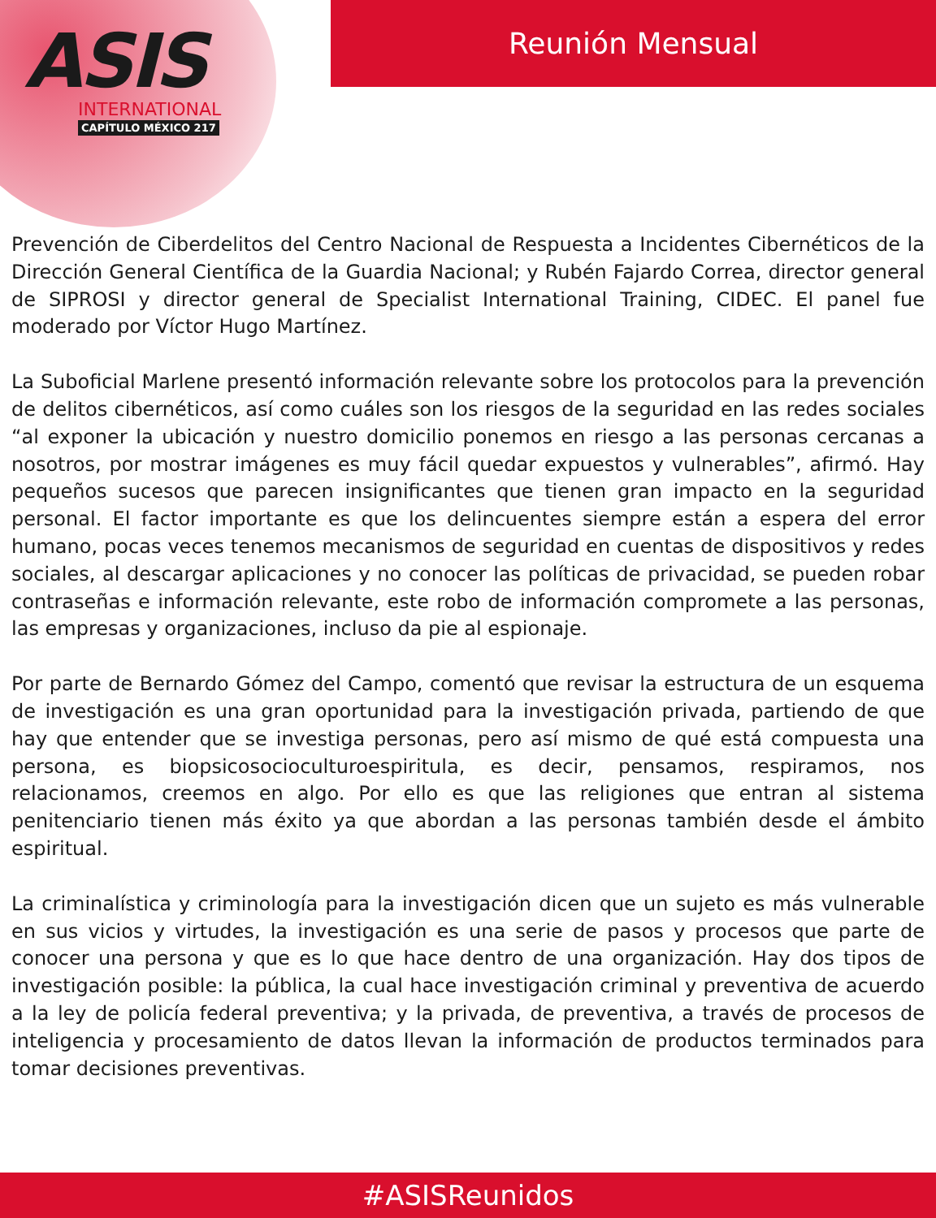ASIS
INTERNATIONAL
CAPÍTULO MÉXICO 217
Reunión Mensual
Prevención de Ciberdelitos del Centro Nacional de Respuesta a Incidentes Cibernéticos de la Dirección General Científica de la Guardia Nacional; y Rubén Fajardo Correa, director general de SIPROSI y director general de Specialist International Training, CIDEC. El panel fue moderado por Víctor Hugo Martínez.
La Suboficial Marlene presentó información relevante sobre los protocolos para la prevención de delitos cibernéticos, así como cuáles son los riesgos de la seguridad en las redes sociales “al exponer la ubicación y nuestro domicilio ponemos en riesgo a las personas cercanas a nosotros, por mostrar imágenes es muy fácil quedar expuestos y vulnerables”, afirmó. Hay pequeños sucesos que parecen insignificantes que tienen gran impacto en la seguridad personal. El factor importante es que los delincuentes siempre están a espera del error humano, pocas veces tenemos mecanismos de seguridad en cuentas de dispositivos y redes sociales, al descargar aplicaciones y no conocer las políticas de privacidad, se pueden robar contraseñas e información relevante, este robo de información compromete a las personas, las empresas y organizaciones, incluso da pie al espionaje.
Por parte de Bernardo Gómez del Campo, comentó que revisar la estructura de un esquema de investigación es una gran oportunidad para la investigación privada, partiendo de que hay que entender que se investiga personas, pero así mismo de qué está compuesta una persona, es biopsicosocioculturoespiritula, es decir, pensamos, respiramos, nos relacionamos, creemos en algo. Por ello es que las religiones que entran al sistema penitenciario tienen más éxito ya que abordan a las personas también desde el ámbito espiritual.
La criminalística y criminología para la investigación dicen que un sujeto es más vulnerable en sus vicios y virtudes, la investigación es una serie de pasos y procesos que parte de conocer una persona y que es lo que hace dentro de una organización. Hay dos tipos de investigación posible: la pública, la cual hace investigación criminal y preventiva de acuerdo a la ley de policía federal preventiva; y la privada, de preventiva, a través de procesos de inteligencia y procesamiento de datos llevan la información de productos terminados para tomar decisiones preventivas.
#ASISReunidos